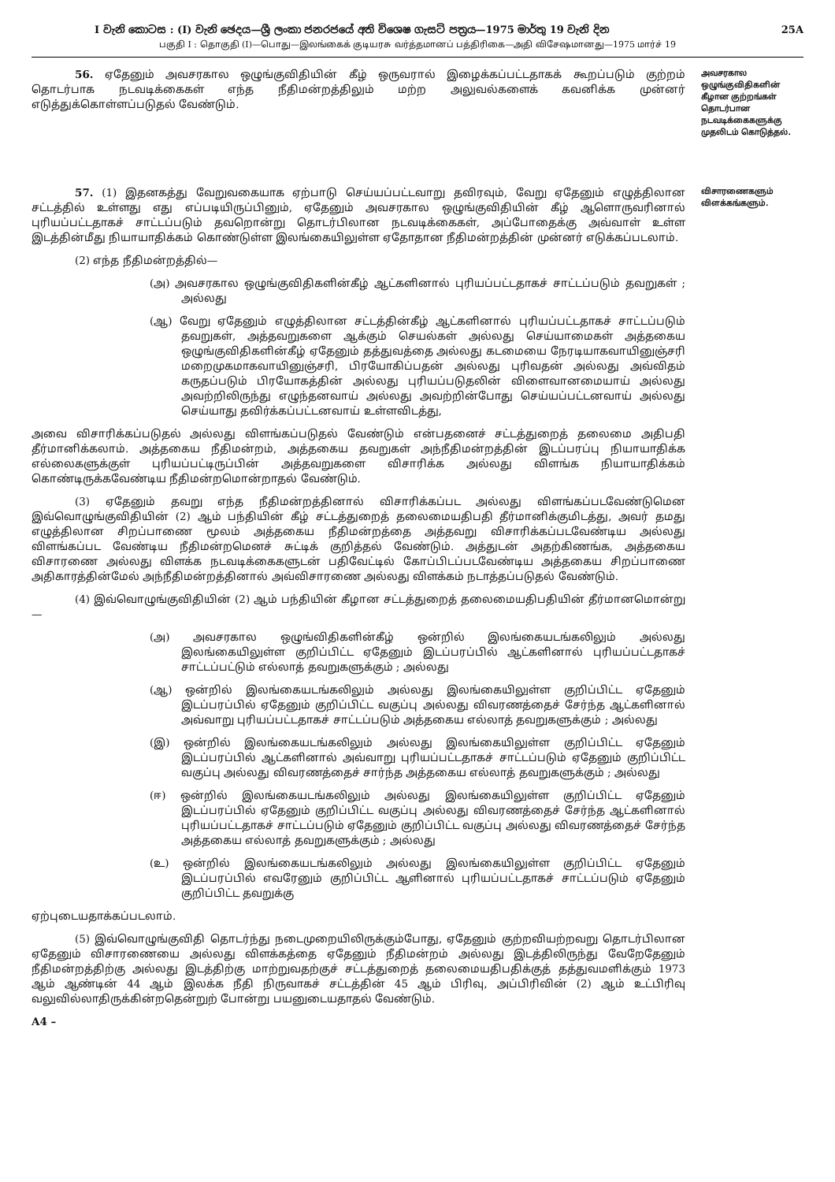I වැනි කොටස : (I) වැනි ඡෙදය—ශ්‍රී ලංකා ජනරජයේ අති විශෙෂ ගැසට් පත්‍රය—1975 මාර්තු 19 වැනි දින 25A
பகுதி I : தொகுதி (I)—பொது—இலங்கைக் குடியரசு வர்த்தமானப் பத்திரிகை—அதி விசேஷமானது—1975 மார்ச் 19
56. ஏதேனும் அவசரகால ஒழுங்குவிதியின் கீழ் ஒருவரால் இழைக்கப்பட்டதாகக் கூறப்படும் குற்றம் தொடர்பாக நடவடிக்கைகள் எந்த நீதிமன்றத்திலும் மற்ற அலுவல்களைக் கவனிக்க முன்னர் எடுத்துக்கொள்ளப்படுதல் வேண்டும்.
அவசரகால ஒழுங்குவிதிகளின் கீழான குற்றங்கள் தொடர்பான நடவடிக்கைகளுக்கு முதலிடம் கொடுத்தல்.
57. (1) இதனகத்து வேறுவகையாக ஏற்பாடு செய்யப்பட்டவாறு தவிரவும், வேறு ஏதேனும் எழுத்திலான சட்டத்தில் உள்ளது எது எப்படியிருப்பினும், ஏதேனும் அவசரகால ஒழுங்குவிதியின் கீழ் ஆளொருவரினால் புரியப்பட்டதாகச் சாட்டப்படும் தவறொன்று தொடர்பிலான நடவடிக்கைகள், அப்போதைக்கு அவ்வாள் உள்ள இடத்தின்மீது நியாயாதிக்கம் கொண்டுள்ள இலங்கையிலுள்ள ஏதோதான நீதிமன்றத்தின் முன்னர் எடுக்கப்படலாம்.
(2) எந்த நீதிமன்றத்தில்—
(அ) அவசரகால ஒழுங்குவிதிகளின்கீழ் ஆட்களினால் புரியப்பட்டதாகச் சாட்டப்படும் தவறுகள் ; அல்லது
(ஆ) வேறு ஏதேனும் எழுத்திலான சட்டத்தின்கீழ் ஆட்களினால் புரியப்பட்டதாகச் சாட்டப்படும் தவறுகள், அத்தவறுகளை ஆக்கும் செயல்கள் அல்லது செய்யாமைகள் அத்தகைய ஒழுங்குவிதிகளின்கீழ் ஏதேனும் தத்துவத்தை அல்லது கடமையை நேரடியாகவாயினுஞ்சரி மறைமுகமாகவாயினுஞ்சரி, பிரயோகிப்பதன் அல்லது புரிவதன் அல்லது அவ்விதம் கருதப்படும் பிரயோகத்தின் அல்லது புரியப்படுதலின் விளைவானமையாய் அல்லது அவற்றிலிருந்து எழுந்தனவாய் அல்லது அவற்றின்போது செய்யப்பட்டனவாய் அல்லது செய்யாது தவிர்க்கப்பட்டனவாய் உள்ளவிடத்து,
அவை விசாரிக்கப்படுதல் அல்லது விளங்கப்படுதல் வேண்டும் என்பதனைச் சட்டத்துறைத் தலைமை அதிபதி தீர்மானிக்கலாம். அத்தகைய நீதிமன்றம், அத்தகைய தவறுகள் அந்நீதிமன்றத்தின் இடப்பரப்பு நியாயாதிக்க எல்லைகளுக்குள் புரியப்பட்டிருப்பின் அத்தவறுகளை விசாரிக்க அல்லது விளங்க நியாயாதிக்கம் கொண்டிருக்கவேண்டிய நீதிமன்றமொன்றாதல் வேண்டும்.
(3) ஏதேனும் தவறு எந்த நீதிமன்றத்தினால் விசாரிக்கப்பட அல்லது விளங்கப்படவேண்டுமென இவ்வொழுங்குவிதியின் (2) ஆம் பந்தியின் கீழ் சட்டத்துறைத் தலைமையதிபதி தீர்மானிக்குமிடத்து, அவர் தமது எழுத்திலான சிறப்பாணை மூலம் அத்தகைய நீதிமன்றத்தை அத்தவறு விசாரிக்கப்படவேண்டிய அல்லது விளங்கப்பட வேண்டிய நீதிமன்றமெனச் சுட்டிக் குறித்தல் வேண்டும். அத்துடன் அதற்கிணங்க, அத்தகைய விசாரணை அல்லது விளக்க நடவடிக்கைகளுடன் பதிவேட்டில் கோப்பிடப்படவேண்டிய அத்தகைய சிறப்பாணை அதிகாரத்தின்மேல் அந்நீதிமன்றத்தினால் அவ்விசாரணை அல்லது விளக்கம் நடாத்தப்படுதல் வேண்டும்.
(4) இவ்வொழுங்குவிதியின் (2) ஆம் பந்தியின் கீழான சட்டத்துறைத் தலைமையதிபதியின் தீர்மானமொன்று—
(அ) அவசரகால ஒழுங்விதிகளின்கீழ் ஒன்றில் இலங்கையடங்கலிலும் அல்லது இலங்கையிலுள்ள குறிப்பிட்ட ஏதேனும் இடப்பரப்பில் ஆட்களினால் புரியப்பட்டதாகச் சாட்டப்பட்டும் எல்லாத் தவறுகளுக்கும் ; அல்லது
(ஆ) ஒன்றில் இலங்கையடங்கலிலும் அல்லது இலங்கையிலுள்ள குறிப்பிட்ட ஏதேனும் இடப்பரப்பில் ஏதேனும் குறிப்பிட்ட வகுப்பு அல்லது விவரணத்தைச் சேர்ந்த ஆட்களினால் அவ்வாறு புரியப்பட்டதாகச் சாட்டப்படும் அத்தகைய எல்லாத் தவறுகளுக்கும் ; அல்லது
(இ) ஒன்றில் இலங்கையடங்கலிலும் அல்லது இலங்கையிலுள்ள குறிப்பிட்ட ஏதேனும் இடப்பரப்பில் ஆட்களினால் அவ்வாறு புரியப்பட்டதாகச் சாட்டப்படும் ஏதேனும் குறிப்பிட்ட வகுப்பு அல்லது விவரணத்தைச் சார்ந்த அத்தகைய எல்லாத் தவறுகளுக்கும் ; அல்லது
(ஈ) ஒன்றில் இலங்கையடங்கலிலும் அல்லது இலங்கையிலுள்ள குறிப்பிட்ட ஏதேனும் இடப்பரப்பில் ஏதேனும் குறிப்பிட்ட வகுப்பு அல்லது விவரணத்தைச் சேர்ந்த ஆட்களினால் புரியப்பட்டதாகச் சாட்டப்படும் ஏதேனும் குறிப்பிட்ட வகுப்பு அல்லது விவரணத்தைச் சேர்ந்த அத்தகைய எல்லாத் தவறுகளுக்கும் ; அல்லது
(உ) ஒன்றில் இலங்கையடங்கலிலும் அல்லது இலங்கையிலுள்ள குறிப்பிட்ட ஏதேனும் இடப்பரப்பில் எவரேனும் குறிப்பிட்ட ஆளினால் புரியப்பட்டதாகச் சாட்டப்படும் ஏதேனும் குறிப்பிட்ட தவறுக்கு
ஏற்புடையதாக்கப்படலாம்.
(5) இவ்வொழுங்குவிதி தொடர்ந்து நடைமுறையிலிருக்கும்போது, ஏதேனும் குற்றவியற்றவறு தொடர்பிலான ஏதேனும் விசாரணையை அல்லது விளக்கத்தை ஏதேனும் நீதிமன்றம் அல்லது இடத்திலிருந்து வேறேதேனும் நீதிமன்றத்திற்கு அல்லது இடத்திற்கு மாற்றுவதற்குச் சட்டத்துறைத் தலைமையதிபதிக்குத் தத்துவமளிக்கும் 1973 ஆம் ஆண்டின் 44 ஆம் இலக்க நீதி நிருவாகச் சட்டத்தின் 45 ஆம் பிரிவு, அப்பிரிவின் (2) ஆம் உட்பிரிவு வலுவில்லாதிருக்கின்றதென்றுற் போன்று பயனுடையதாதல் வேண்டும்.
A4 –
விசாரணைகளும் விளக்கங்களும்.